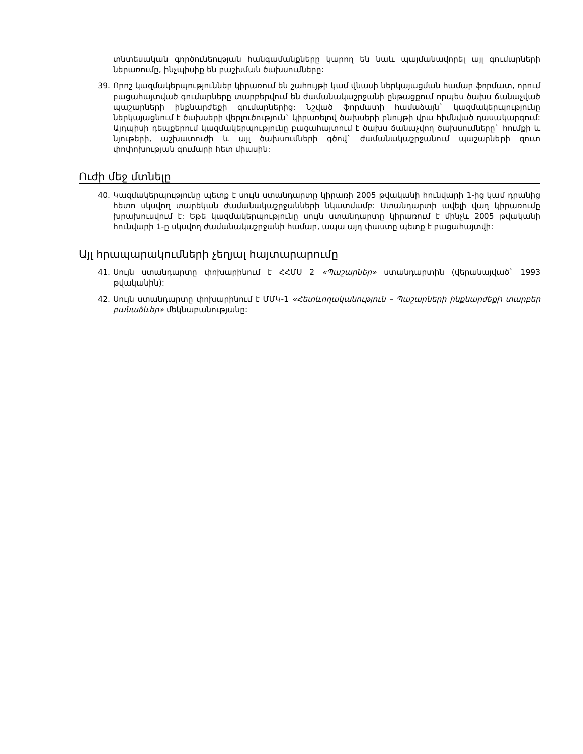տնտեսական գործունեության հանգամանքները կարող են նաև պայմանավորել այլ գումարների ներառումը, ինչպիսիք են բաշխման ծախսումները:
39. Որոշ կազմակերպություններ կիրառում են շահույթի կամ վնասի ներկայացման համար ֆորմատ, որում բացահայտված գումարները տարբերվում են ժամանակաշրջանի ընթացքում որպես ծախս ճանաչված պաշարների ինքնարժեքի գումարներից: Նշված ֆորմատի համաձայն` կազմակեր­պությունը ներկայացնում է ծախսերի վերլուծություն` կիրառելով ծախսերի բնույթի վրա հիմնված դասակարգում: Այդպիսի դեպքերում կազմակերպությունը բացահայտում է ծախս ճանաչվող ծախսումները` հումքի և նյութերի, աշխատուժի և այլ ծախսումների գծով` ժամանակաշրջանում պաշարների զուտ փոփոխության գումարի հետ միասին:
Ուժի մեջ մտնելը
40. Կազմակերպությունը պետք է սույն ստանդարտը կիրառի 2005 թվականի հունվարի 1-ից կամ դրանից հետո սկսվող տարեկան ժամանակաշրջանների նկատմամբ: Ստանդարտի ավելի վաղ կիրառումը խրախուսվում է: Եթե կազմակերպությունը սույն ստանդարտը կիրառում է մինչև 2005 թվականի հունվարի 1-ը սկսվող ժամանակաշրջանի համար, ապա այդ փաստը պետք է բացա­հայտվի:
Այլ հրապարակումների չեղյալ հայտարարումը
41. Սույն ստանդարտը փոխարինում է ՀՀՄՍ 2 «Պաշարներ» ստանդարտին (վերանայված` 1993 թվականին):
42. Սույն ստանդարտը փոխարինում է ՄՄԿ-1 «Հետևողականություն – Պաշարների ինքնարժեքի տարբեր բանաձևեր» մեկնաբանությանը: